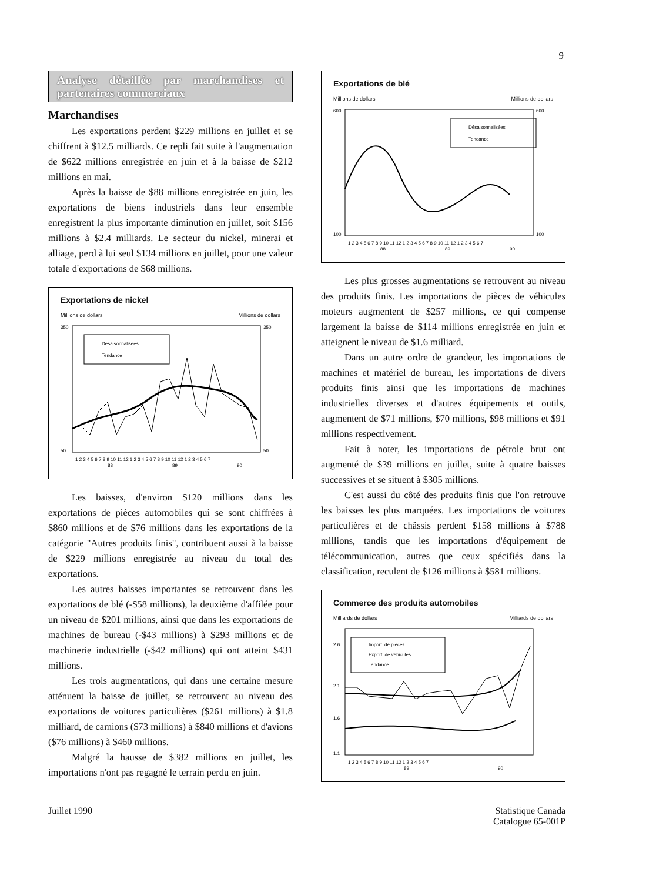9
Analyse détaillée par marchandises et partenaires commerciaux
Marchandises
Les exportations perdent $229 millions en juillet et se chiffrent à $12.5 milliards. Ce repli fait suite à l'augmentation de $622 millions enregistrée en juin et à la baisse de $212 millions en mai.
Après la baisse de $88 millions enregistrée en juin, les exportations de biens industriels dans leur ensemble enregistrent la plus importante diminution en juillet, soit $156 millions à $2.4 milliards. Le secteur du nickel, minerai et alliage, perd à lui seul $134 millions en juillet, pour une valeur totale d'exportations de $68 millions.
Exportations de nickel
Millions de dollars Millions de dollars
Désaisonnalisées
Tendance
350
50
350
50
1 2 3 4 5 6 7 8 9 10 11 12 1 2 3 4 5 6 7 8 9 10 11 12 1 2 3 4 5 6 7
88
89
90
Les baisses, d'environ $120 millions dans les exportations de pièces automobiles qui se sont chiffrées à $860 millions et de $76 millions dans les exportations de la catégorie "Autres produits finis", contribuent aussi à la baisse de $229 millions enregistrée au niveau du total des exportations.
Les autres baisses importantes se retrouvent dans les exportations de blé (-$58 millions), la deuxième d'affilée pour un niveau de $201 millions, ainsi que dans les exportations de machines de bureau (-$43 millions) à $293 millions et de machinerie industrielle (-$42 millions) qui ont atteint $431 millions.
Les trois augmentations, qui dans une certaine mesure atténuent la baisse de juillet, se retrouvent au niveau des exportations de voitures particulières ($261 millions) à $1.8 milliard, de camions ($73 millions) à $840 millions et d'avions ($76 millions) à $460 millions.
Malgré la hausse de $382 millions en juillet, les importations n'ont pas regagné le terrain perdu en juin.
Exportations de blé
Millions de dollars Millions de dollars
Désaisonnalisées
Tendance
600
100
600
100
1 2 3 4 5 6 7 8 9 10 11 12 1 2 3 4 5 6 7 8 9 10 11 12 1 2 3 4 5 6 7
88
89
90
Les plus grosses augmentations se retrouvent au niveau des produits finis. Les importations de pièces de véhicules moteurs augmentent de $257 millions, ce qui compense largement la baisse de $114 millions enregistrée en juin et atteignent le niveau de $1.6 milliard.
Dans un autre ordre de grandeur, les importations de machines et matériel de bureau, les importations de divers produits finis ainsi que les importations de machines industrielles diverses et d'autres équipements et outils, augmentent de $71 millions, $70 millions, $98 millions et $91 millions respectivement.
Fait à noter, les importations de pétrole brut ont augmenté de $39 millions en juillet, suite à quatre baisses successives et se situent à $305 millions.
C'est aussi du côté des produits finis que l'on retrouve les baisses les plus marquées. Les importations de voitures particulières et de châssis perdent $158 millions à $788 millions, tandis que les importations d'équipement de télécommunication, autres que ceux spécifiés dans la classification, reculent de $126 millions à $581 millions.
Commerce des produits automobiles
Milliards de dollars Milliards de dollars
Import. de pièces
Export. de véhicules
Tendance
2.6
2.1
1.6
1.1
1 2 3 4 5 6 7 8 9 10 11 12 1 2 3 4 5 6 7
89
90
Juillet 1990 Statistique Canada
Catalogue 65-001P